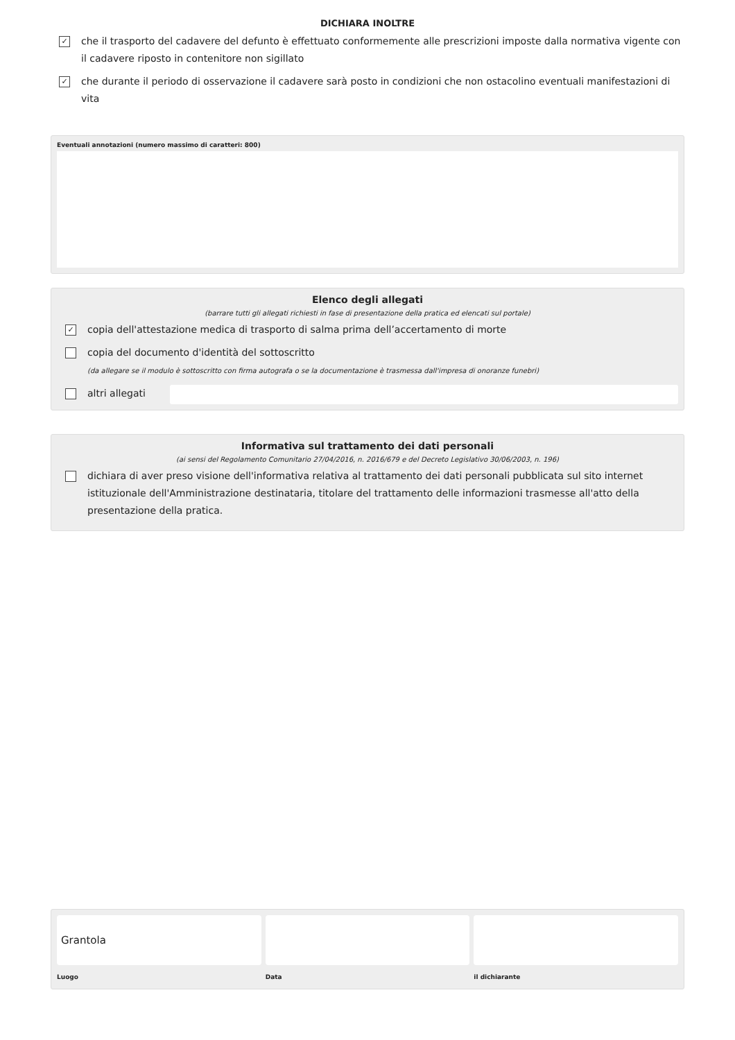DICHIARA INOLTRE
✓
che il trasporto del cadavere del defunto è effettuato conformemente alle prescrizioni imposte dalla normativa vigente con il cadavere riposto in contenitore non sigillato
✓
che durante il periodo di osservazione il cadavere sarà posto in condizioni che non ostacolino eventuali manifestazioni di vita
Eventuali annotazioni (numero massimo di caratteri: 800)
Elenco degli allegati
(barrare tutti gli allegati richiesti in fase di presentazione della pratica ed elencati sul portale)
✓
copia dell'attestazione medica di trasporto di salma prima dell’accertamento di morte
copia del documento d'identità del sottoscritto
(da allegare se il modulo è sottoscritto con firma autografa o se la documentazione è trasmessa dall'impresa di onoranze funebri)
altri allegati
Informativa sul trattamento dei dati personali
(ai sensi del Regolamento Comunitario 27/04/2016, n. 2016/679 e del Decreto Legislativo 30/06/2003, n. 196)
dichiara di aver preso visione dell'informativa relativa al trattamento dei dati personali pubblicata sul sito internet istituzionale dell'Amministrazione destinataria, titolare del trattamento delle informazioni trasmesse all'atto della presentazione della pratica.
Grantola
Luogo
Data il dichiarante